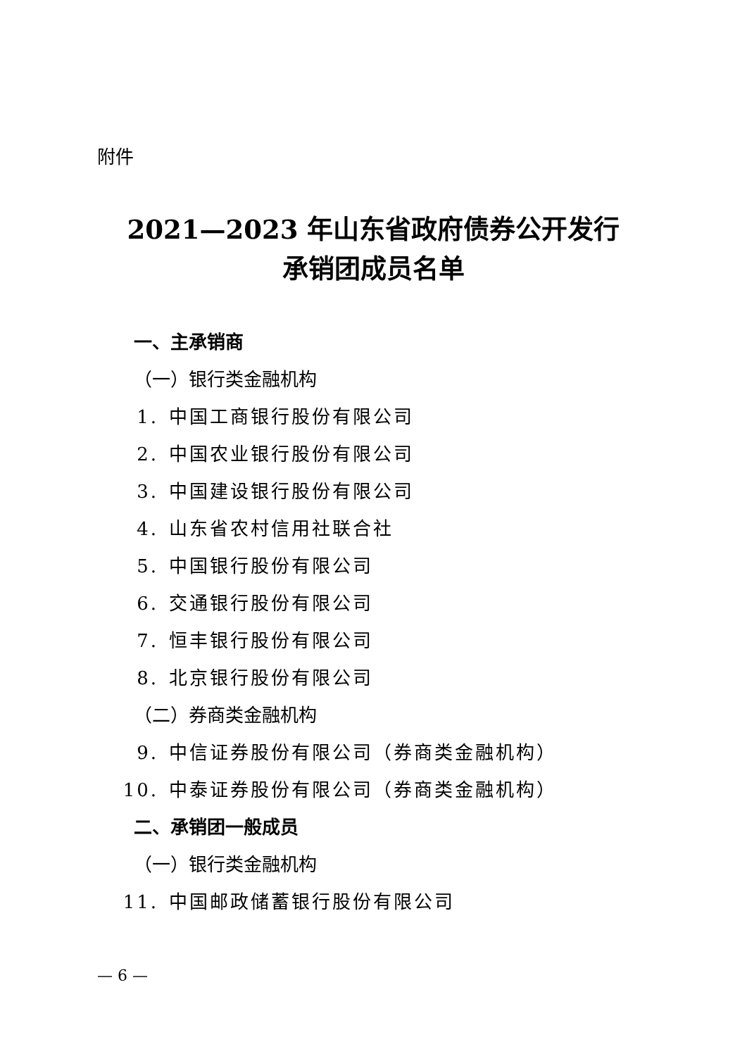附件
2021—2023 年山东省政府债券公开发行
承销团成员名单
一、主承销商
（一）银行类金融机构
1. 中国工商银行股份有限公司
2. 中国农业银行股份有限公司
3. 中国建设银行股份有限公司
4. 山东省农村信用社联合社
5. 中国银行股份有限公司
6. 交通银行股份有限公司
7. 恒丰银行股份有限公司
8. 北京银行股份有限公司
（二）券商类金融机构
9. 中信证券股份有限公司（券商类金融机构）
10. 中泰证券股份有限公司（券商类金融机构）
二、承销团一般成员
（一）银行类金融机构
11. 中国邮政储蓄银行股份有限公司
— 6 —